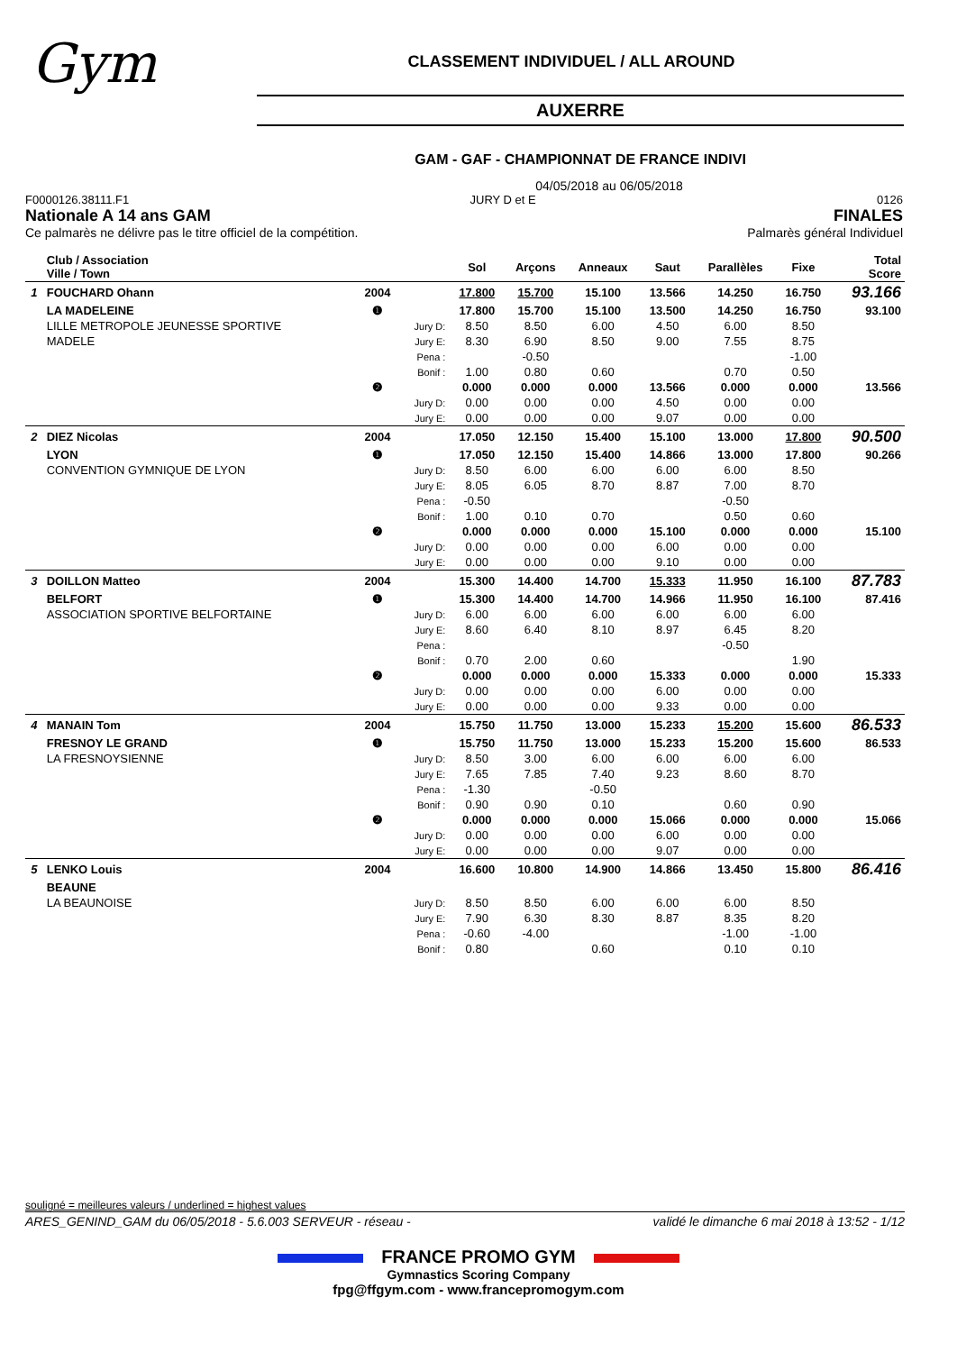Gym
CLASSEMENT INDIVIDUEL / ALL AROUND
AUXERRE
GAM - GAF - CHAMPIONNAT DE FRANCE INDIVI
04/05/2018 au 06/05/2018
F0000126.38111.F1 JURY D et E 0126
Nationale A 14 ans GAM FINALES
Ce palmarès ne délivre pas le titre officiel de la compétition. Palmarès général Individuel
| | Club / Association Ville / Town | | | Sol | Arçons | Anneaux | Saut | Parallèles | Fixe | Total Score |
| --- | --- | --- | --- | --- | --- | --- | --- | --- | --- | --- |
| 1 | FOUCHARD Ohann | 2004 | | 17.800 | 15.700 | 15.100 | 13.566 | 14.250 | 16.750 | 93.166 |
| | LA MADELEINE | ❶ | | 17.800 | 15.700 | 15.100 | 13.500 | 14.250 | 16.750 | 93.100 |
| | LILLE METROPOLE JEUNESSE SPORTIVE | | Jury D: | 8.50 | 8.50 | 6.00 | 4.50 | 6.00 | 8.50 | |
| | MADELE | | Jury E: | 8.30 | 6.90 | 8.50 | 9.00 | 7.55 | 8.75 | |
| | | | Pena : | | -0.50 | | | | -1.00 | |
| | | | Bonif : | 1.00 | 0.80 | 0.60 | | 0.70 | 0.50 | |
| | | ❷ | | 0.000 | 0.000 | 0.000 | 13.566 | 0.000 | 0.000 | 13.566 |
| | | | Jury D: | 0.00 | 0.00 | 0.00 | 4.50 | 0.00 | 0.00 | |
| | | | Jury E: | 0.00 | 0.00 | 0.00 | 9.07 | 0.00 | 0.00 | |
| 2 | DIEZ Nicolas | 2004 | | 17.050 | 12.150 | 15.400 | 15.100 | 13.000 | 17.800 | 90.500 |
| | LYON | ❶ | | 17.050 | 12.150 | 15.400 | 14.866 | 13.000 | 17.800 | 90.266 |
| | CONVENTION GYMNIQUE DE LYON | | Jury D: | 8.50 | 6.00 | 6.00 | 6.00 | 6.00 | 8.50 | |
| | | | Jury E: | 8.05 | 6.05 | 8.70 | 8.87 | 7.00 | 8.70 | |
| | | | Pena : | -0.50 | | | | -0.50 | | |
| | | | Bonif : | 1.00 | 0.10 | 0.70 | | 0.50 | 0.60 | |
| | | ❷ | | 0.000 | 0.000 | 0.000 | 15.100 | 0.000 | 0.000 | 15.100 |
| | | | Jury D: | 0.00 | 0.00 | 0.00 | 6.00 | 0.00 | 0.00 | |
| | | | Jury E: | 0.00 | 0.00 | 0.00 | 9.10 | 0.00 | 0.00 | |
| 3 | DOILLON Matteo | 2004 | | 15.300 | 14.400 | 14.700 | 15.333 | 11.950 | 16.100 | 87.783 |
| | BELFORT | ❶ | | 15.300 | 14.400 | 14.700 | 14.966 | 11.950 | 16.100 | 87.416 |
| | ASSOCIATION SPORTIVE BELFORTAINE | | Jury D: | 6.00 | 6.00 | 6.00 | 6.00 | 6.00 | 6.00 | |
| | | | Jury E: | 8.60 | 6.40 | 8.10 | 8.97 | 6.45 | 8.20 | |
| | | | Pena : | | | | | -0.50 | | |
| | | | Bonif : | 0.70 | 2.00 | 0.60 | | | 1.90 | |
| | | ❷ | | 0.000 | 0.000 | 0.000 | 15.333 | 0.000 | 0.000 | 15.333 |
| | | | Jury D: | 0.00 | 0.00 | 0.00 | 6.00 | 0.00 | 0.00 | |
| | | | Jury E: | 0.00 | 0.00 | 0.00 | 9.33 | 0.00 | 0.00 | |
| 4 | MANAIN Tom | 2004 | | 15.750 | 11.750 | 13.000 | 15.233 | 15.200 | 15.600 | 86.533 |
| | FRESNOY LE GRAND | ❶ | | 15.750 | 11.750 | 13.000 | 15.233 | 15.200 | 15.600 | 86.533 |
| | LA FRESNOYSIENNE | | Jury D: | 8.50 | 3.00 | 6.00 | 6.00 | 6.00 | 6.00 | |
| | | | Jury E: | 7.65 | 7.85 | 7.40 | 9.23 | 8.60 | 8.70 | |
| | | | Pena : | -1.30 | | -0.50 | | | | |
| | | | Bonif : | 0.90 | 0.90 | 0.10 | | 0.60 | 0.90 | |
| | | ❷ | | 0.000 | 0.000 | 0.000 | 15.066 | 0.000 | 0.000 | 15.066 |
| | | | Jury D: | 0.00 | 0.00 | 0.00 | 6.00 | 0.00 | 0.00 | |
| | | | Jury E: | 0.00 | 0.00 | 0.00 | 9.07 | 0.00 | 0.00 | |
| 5 | LENKO Louis | 2004 | | 16.600 | 10.800 | 14.900 | 14.866 | 13.450 | 15.800 | 86.416 |
| | BEAUNE | | | | | | | | | |
| | LA BEAUNOISE | | Jury D: | 8.50 | 8.50 | 6.00 | 6.00 | 6.00 | 8.50 | |
| | | | Jury E: | 7.90 | 6.30 | 8.30 | 8.87 | 8.35 | 8.20 | |
| | | | Pena : | -0.60 | -4.00 | | | -1.00 | -1.00 | |
| | | | Bonif : | 0.80 | | 0.60 | | 0.10 | 0.10 | |
souligné = meilleures valeurs / underlined = highest values
ARES_GENIND_GAM du 06/05/2018 - 5.6.003 SERVEUR - réseau - validé le dimanche 6 mai 2018 à 13:52 - 1/12
FRANCE PROMO GYM
Gymnastics Scoring Company
fpg@ffgym.com - www.francepromogym.com